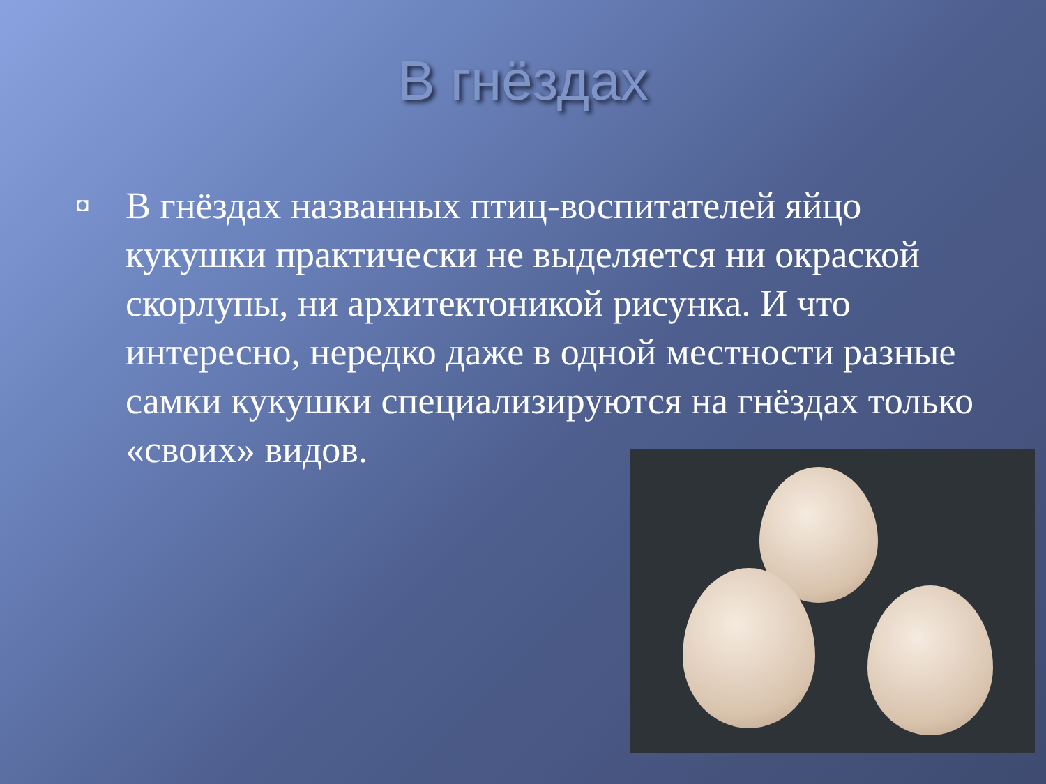В гнёздах
◘
В гнёздах названных птиц-воспитателей яйцо кукушки практически не выделяется ни окраской скорлупы, ни архитектоникой рисунка. И что интересно, нередко даже в одной местности разные самки кукушки специализируются на гнёздах только «своих» видов.